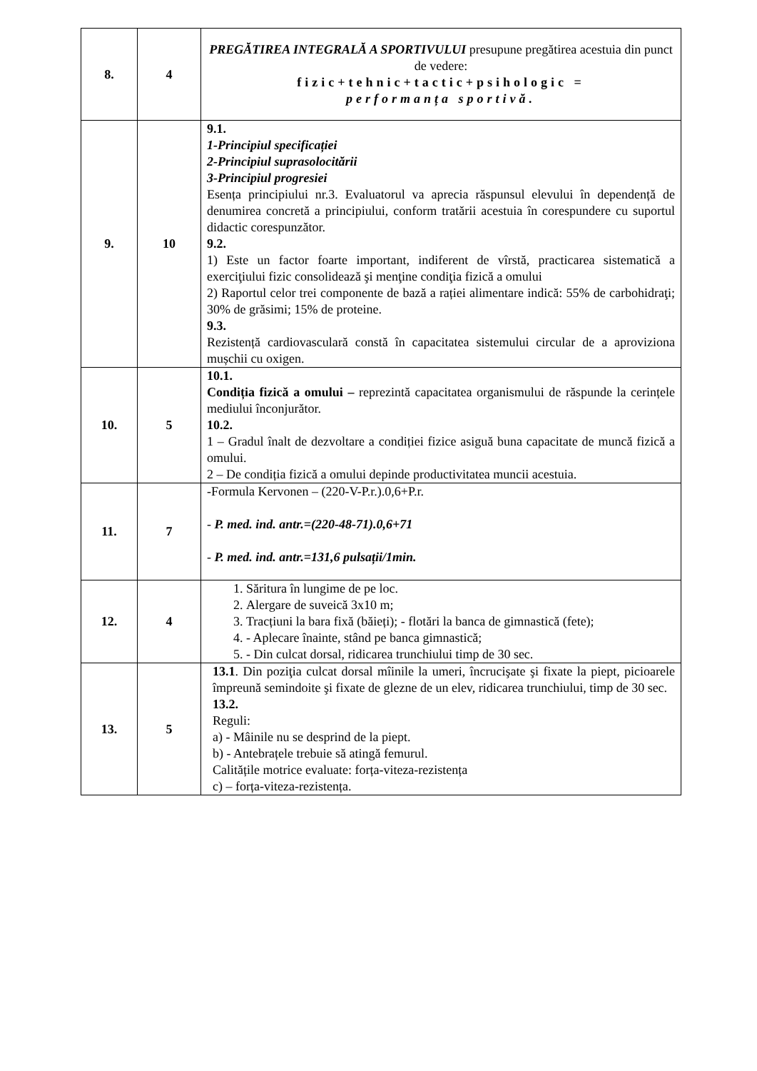| 8. | 4 | PREGĂTIREA INTEGRALĂ A SPORTIVULUI presupune pregătirea acestuia din punct de vedere: fizic+tehnic+tactic+psihologic = performanța sportivă. |
| 9. | 10 | 9.1. 1-Principiul specificației 2-Principiul suprasolocitării 3-Principiul progresiei Esența principiului nr.3. Evaluatorul va aprecia răspunsul elevului în dependență de denumirea concretă a principiului, conform tratării acestuia în corespundere cu suportul didactic corespunzător. 9.2. 1) Este un factor foarte important, indiferent de vîrstă, practicarea sistematică a exerciţiului fizic consolidează şi menţine condiţia fizică a omului 2) Raportul celor trei componente de bază a rației alimentare indică: 55% de carbohidraţi; 30% de grăsimi; 15% de proteine. 9.3. Rezistență cardiovasculară constă în capacitatea sistemului circular de a aproviziona mușchii cu oxigen. |
| 10. | 5 | 10.1. Condiția fizică a omului – reprezintă capacitatea organismului de răspunde la cerințele mediului înconjurător. 10.2. 1 – Gradul înalt de dezvoltare a condiției fizice asiguă buna capacitate de muncă fizică a omului. 2 – De condiția fizică a omului depinde productivitatea muncii acestuia. |
| 11. | 7 | -Formula Kervonen – (220-V-P.r.).0,6+P.r. - P. med. ind. antr.=(220-48-71).0,6+71 - P. med. ind. antr.=131,6 pulsații/1min. |
| 12. | 4 | 1. Săritura în lungime de pe loc. 2. Alergare de suveică 3x10 m; 3. Tracțiuni la bara fixă (băieți); - flotări la banca de gimnastică (fete); 4. - Aplecare înainte, stând pe banca gimnastică; 5. - Din culcat dorsal, ridicarea trunchiului timp de 30 sec. |
| 13. | 5 | 13.1 . Din poziţia culcat dorsal mîinile la umeri, încrucişate şi fixate la piept, picioarele împreună semindoite şi fixate de glezne de un elev, ridicarea trunchiului, timp de 30 sec. 13.2. Reguli: a) - Mâinile nu se desprind de la piept. b) - Antebrațele trebuie să atingă femurul. Calitățile motrice evaluate: forța-viteza-rezistența c) – forța-viteza-rezistența. |